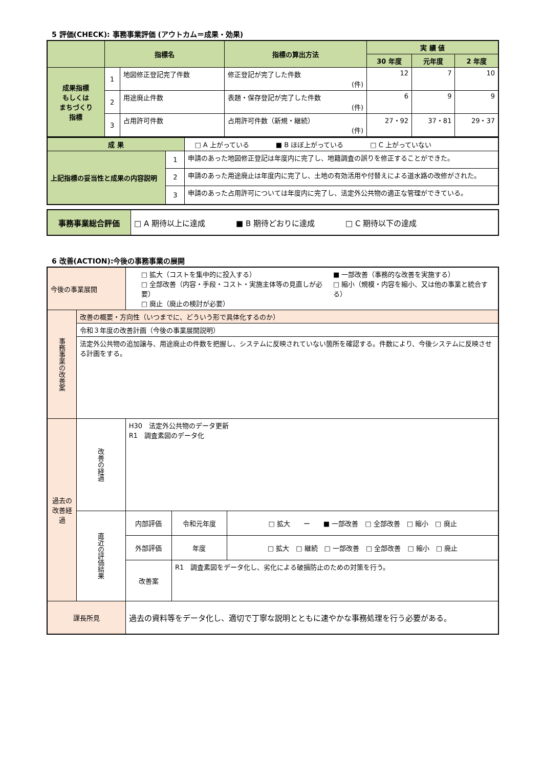5 評価(CHECK): 事務事業評価 (アウトカム＝成果・効果)
| | 指標名 | | 指標の算出方法 | 実 績 値 | | |
| --- | --- | --- | --- | --- | --- | --- |
| | | | | 30 年度 | 元年度 | 2 年度 |
| 成果指標 もしくは まちづくり 指標 | 1 | 地図修正登記完了件数 | 修正登記が完了した件数 (件) | 12 | 7 | 10 |
| | 2 | 用途廃止件数 | 表題・保存登記が完了した件数 (件) | 6 | 9 | 9 |
| | 3 | 占用許可件数 | 占用許可件数（新規・継続） (件) | 27・92 | 37・81 | 29・37 |
| 成 果 | | □ A 上がっている ■ B ほぼ上がっている □ C 上がっていない |
| 上記指標の妥当性と成果の内容説明 | 1 | 申請のあった地図修正登記は年度内に完了し、地籍調査の誤りを修正することができた。 |
| | 2 | 申請のあった用途廃止は年度内に完了し、土地の有効活用や付替えによる道水路の改修がされた。 |
| | 3 | 申請のあった占用許可については年度内に完了し、法定外公共物の適正な管理ができている。 |
| 事務事業総合評価 | □ A 期待以上に達成 ■ B 期待どおりに達成 □ C 期待以下の達成 |
6 改善(ACTION):今後の事務事業の展開
| 今後の事業展開 | | □ 拡大（コストを集中的に投入する） □ 全部改善（内容・手段・コスト・実施主体等の見直しが必要） □ 廃止（廃止の検討が必要） ■ 一部改善（事務的な改善を実施する） □ 縮小（規模・内容を縮小、又は他の事業と統合する） | | |
| 事務事業の改善案 | 改善の概要・方向性（いつまでに、どういう形で具体化するのか） | | | |
| | 令和３年度の改善計画（今後の事業展開説明） | | | |
| | 法定外公共物の追加譲与、用途廃止の件数を把握し、システムに反映されていない箇所を確認する。件数により、今後システムに反映させる計画をする。 | | | |
| 過去の改善経過 | 改善の経過 | H30 法定外公共物のデータ更新 R1 調査素図のデータ化 | | |
| | 直近の評価結果 | 内部評価 | 令和元年度 | □ 拡大 ー ■ 一部改善 □ 全部改善 □ 縮小 □ 廃止 |
| | | 外部評価 | 年度 | □ 拡大 □ 継続 □ 一部改善 □ 全部改善 □ 縮小 □ 廃止 |
| | | 改善案 | R1 調査素図をデータ化し、劣化による破損防止のための対策を行う。 | |
| 課長所見 | | 過去の資料等をデータ化し、適切で丁寧な説明とともに速やかな事務処理を行う必要がある。 | | |